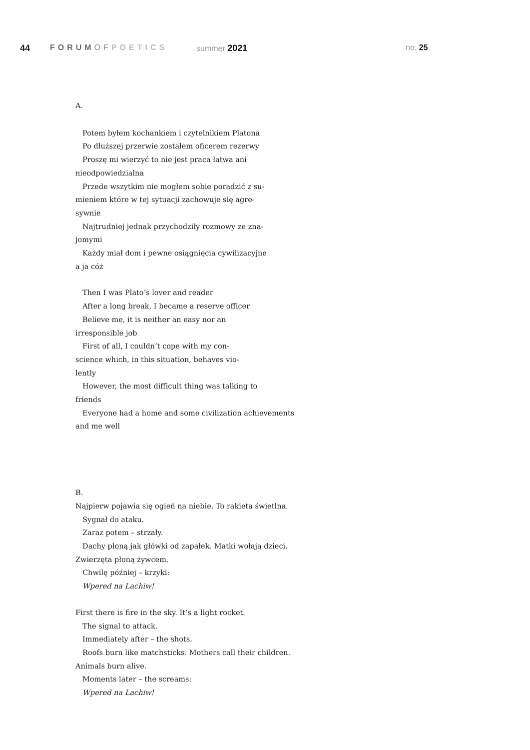44 FORUMOF POETICS summer 2021 no. 25
A.
Potem byłem kochankiem i czytelnikiem Platona
Po dłuższej przerwie zostałem oficerem rezerwy
Proszę mi wierzyć to nie jest praca łatwa ani
nieodpowiedzialna
Przede wszytkim nie mogłem sobie poradzić z su-
mieniem które w tej sytuacji zachowuje się agre-
sywnie
Najtrudniej jednak przychodziły rozmowy ze zna-
jomymi
Każdy miał dom i pewne osiągnięcia cywilizacyjne
a ja cóż
Then I was Plato’s lover and reader
After a long break, I became a reserve officer
Believe me, it is neither an easy nor an
irresponsible job
First of all, I couldn’t cope with my con-
science which, in this situation, behaves vio-
lently
However, the most difficult thing was talking to
friends
Everyone had a home and some civilization achievements
and me well
B.
Najpierw pojawia się ogień na niebie. To rakieta świetlna.
Sygnał do ataku.
Zaraz potem – strzały.
Dachy płoną jak główki od zapałek. Matki wołają dzieci.
Zwierzęta płoną żywcem.
Chwilę później – krzyki:
Wpered na Lachiw!
First there is fire in the sky. It’s a light rocket.
The signal to attack.
Immediately after – the shots.
Roofs burn like matchsticks. Mothers call their children.
Animals burn alive.
Moments later – the screams:
Wpered na Lachiw!